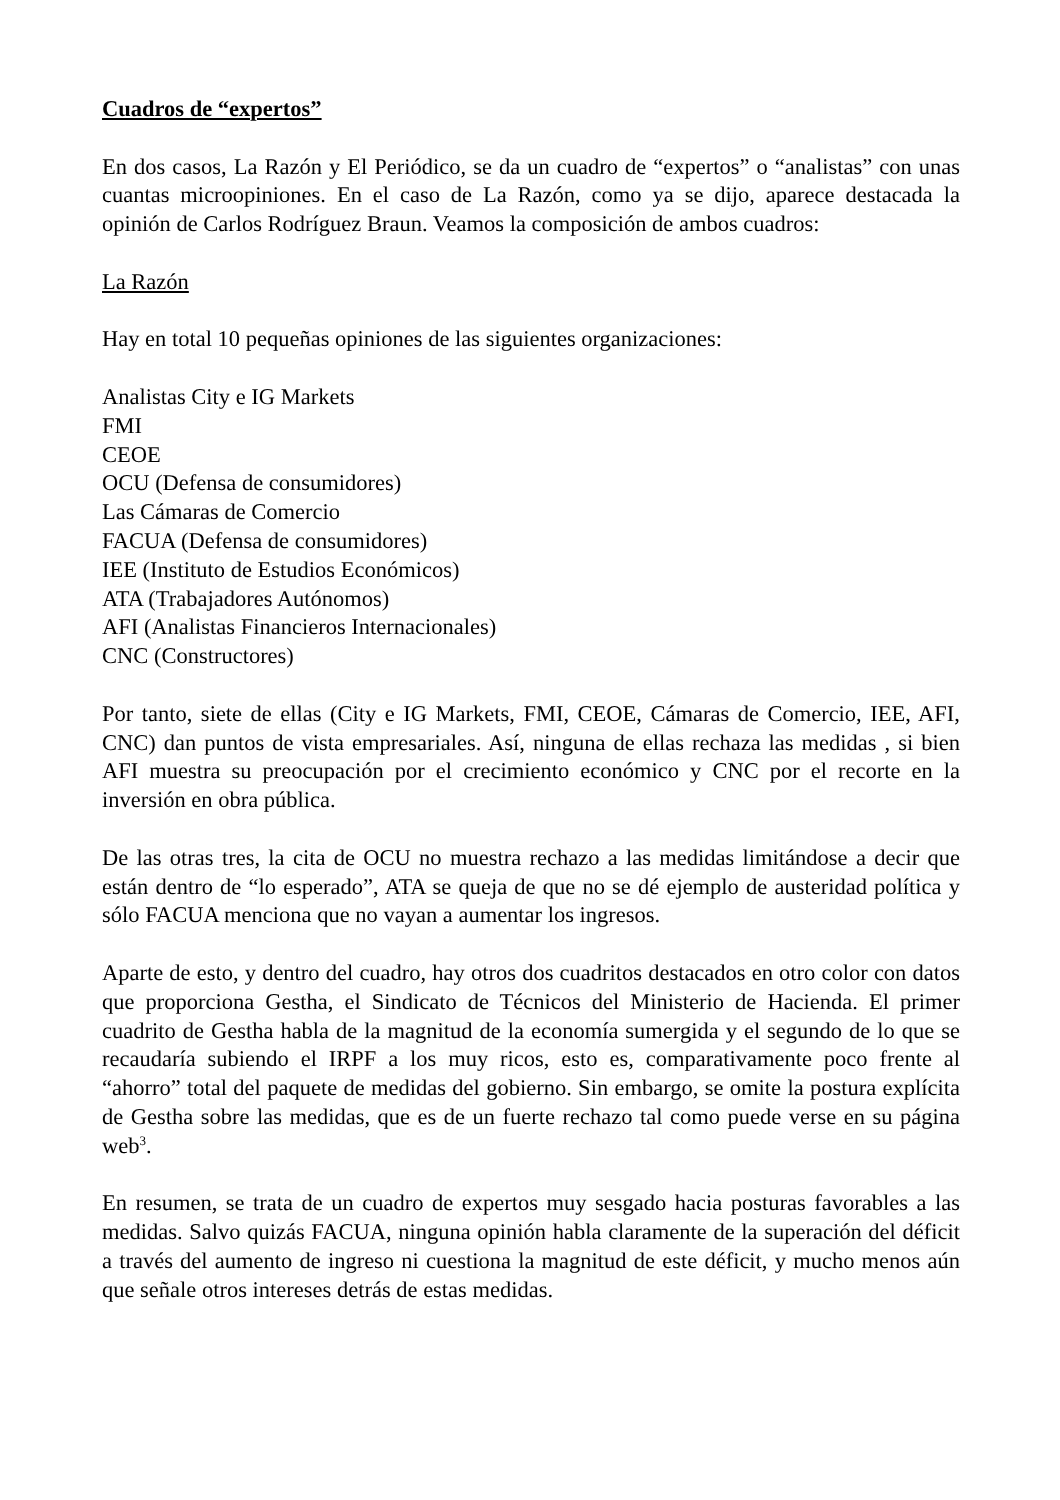Cuadros de “expertos”
En dos casos, La Razón y El Periódico, se da un cuadro de “expertos” o “analistas” con unas cuantas microopiniones. En el caso de La Razón, como ya se dijo, aparece destacada la opinión de Carlos Rodríguez Braun. Veamos la composición de ambos cuadros:
La Razón
Hay en total 10 pequeñas opiniones de las siguientes organizaciones:
Analistas City e IG Markets
FMI
CEOE
OCU (Defensa de consumidores)
Las Cámaras de Comercio
FACUA (Defensa de consumidores)
IEE (Instituto de Estudios Económicos)
ATA (Trabajadores Autónomos)
AFI (Analistas Financieros Internacionales)
CNC (Constructores)
Por tanto, siete de ellas (City e IG Markets, FMI, CEOE, Cámaras de Comercio, IEE, AFI, CNC) dan puntos de vista empresariales. Así, ninguna de ellas rechaza las medidas , si bien AFI muestra su preocupación por el crecimiento económico y CNC por el recorte en la inversión en obra pública.
De las otras tres, la cita de OCU no muestra rechazo a las medidas limitándose a decir que están dentro de “lo esperado”, ATA se queja de que no se dé ejemplo de austeridad política y sólo FACUA menciona que no vayan a aumentar los ingresos.
Aparte de esto, y dentro del cuadro, hay otros dos cuadritos destacados en otro color con datos que proporciona Gestha, el Sindicato de Técnicos del Ministerio de Hacienda. El primer cuadrito de Gestha habla de la magnitud de la economía sumergida y el segundo de lo que se recaudaría subiendo el IRPF a los muy ricos, esto es, comparativamente poco frente al “ahorro” total del paquete de medidas del gobierno. Sin embargo, se omite la postura explícita de Gestha sobre las medidas, que es de un fuerte rechazo tal como puede verse en su página web<sup>3</sup>.
En resumen, se trata de un cuadro de expertos muy sesgado hacia posturas favorables a las medidas. Salvo quizás FACUA, ninguna opinión habla claramente de la superación del déficit a través del aumento de ingreso ni cuestiona la magnitud de este déficit, y mucho menos aún que señale otros intereses detrás de estas medidas.